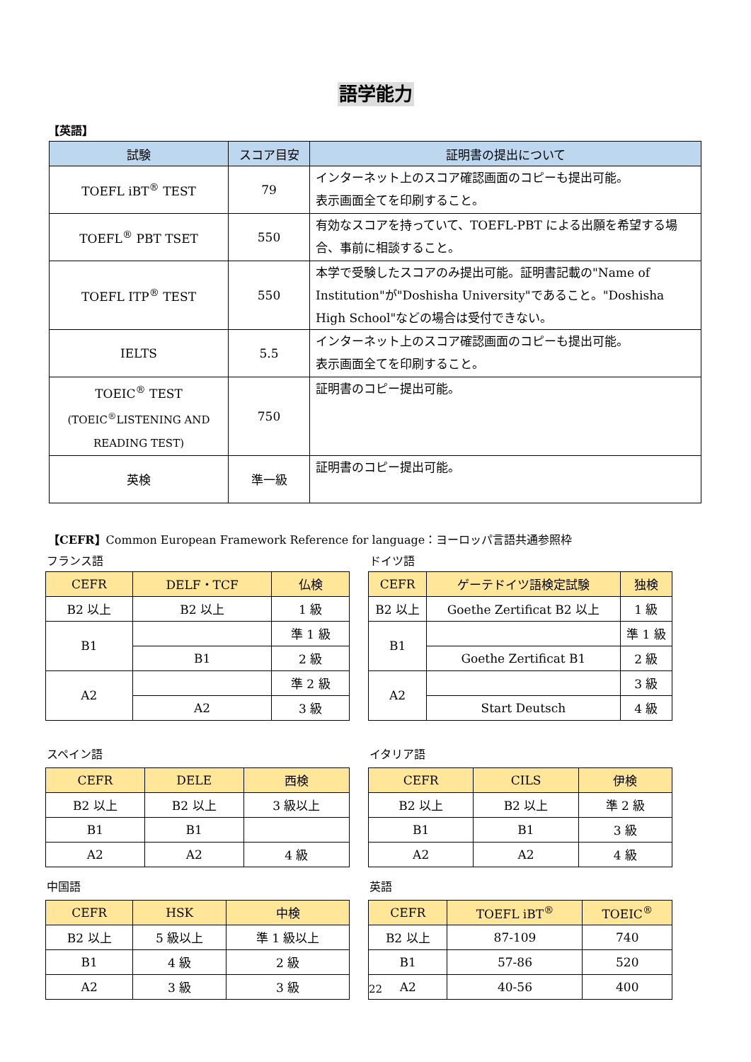語学能力
【英語】
| 試験 | スコア目安 | 証明書の提出について |
| --- | --- | --- |
| TOEFL iBT<sup>®</sup> TEST | 79 | インターネット上のスコア確認画面のコピーも提出可能。 表示画面全てを印刷すること。 |
| TOEFL<sup>®</sup> PBT TSET | 550 | 有効なスコアを持っていて、TOEFL-PBT による出願を希望する場合、事前に相談すること。 |
| TOEFL ITP<sup>®</sup> TEST | 550 | 本学で受験したスコアのみ提出可能。証明書記載の"Name of Institution"が"Doshisha University"であること。"Doshisha High School"などの場合は受付できない。 |
| IELTS | 5.5 | インターネット上のスコア確認画面のコピーも提出可能。 表示画面全てを印刷すること。 |
| TOEIC<sup>®</sup> TEST (TOEIC<sup>®</sup>LISTENING AND READING TEST) | 750 | 証明書のコピー提出可能。 |
| 英検 | 準一級 | 証明書のコピー提出可能。 |
【CEFR】Common European Framework Reference for language：ヨーロッパ言語共通参照枠
フランス語
| CEFR | DELF・TCF | 仏検 |
| --- | --- | --- |
| B2 以上 | B2 以上 | 1 級 |
| B1 | | 準 1 級 |
| | B1 | 2 級 |
| A2 | | 準 2 級 |
| | A2 | 3 級 |
ドイツ語
| CEFR | ゲーテドイツ語検定試験 | 独検 |
| --- | --- | --- |
| B2 以上 | Goethe Zertificat B2 以上 | 1 級 |
| B1 | | 準 1 級 |
| | Goethe Zertificat B1 | 2 級 |
| A2 | | 3 級 |
| | Start Deutsch | 4 級 |
スペイン語
| CEFR | DELE | 西検 |
| --- | --- | --- |
| B2 以上 | B2 以上 | 3 級以上 |
| B1 | B1 | |
| A2 | A2 | 4 級 |
イタリア語
| CEFR | CILS | 伊検 |
| --- | --- | --- |
| B2 以上 | B2 以上 | 準 2 級 |
| B1 | B1 | 3 級 |
| A2 | A2 | 4 級 |
中国語
| CEFR | HSK | 中検 |
| --- | --- | --- |
| B2 以上 | 5 級以上 | 準 1 級以上 |
| B1 | 4 級 | 2 級 |
| A2 | 3 級 | 3 級 |
英語
| CEFR | TOEFL iBT<sup>®</sup> | TOEIC<sup>®</sup> |
| --- | --- | --- |
| B2 以上 | 87-109 | 740 |
| B1 | 57-86 | 520 |
| A2 | 40-56 | 400 |
22